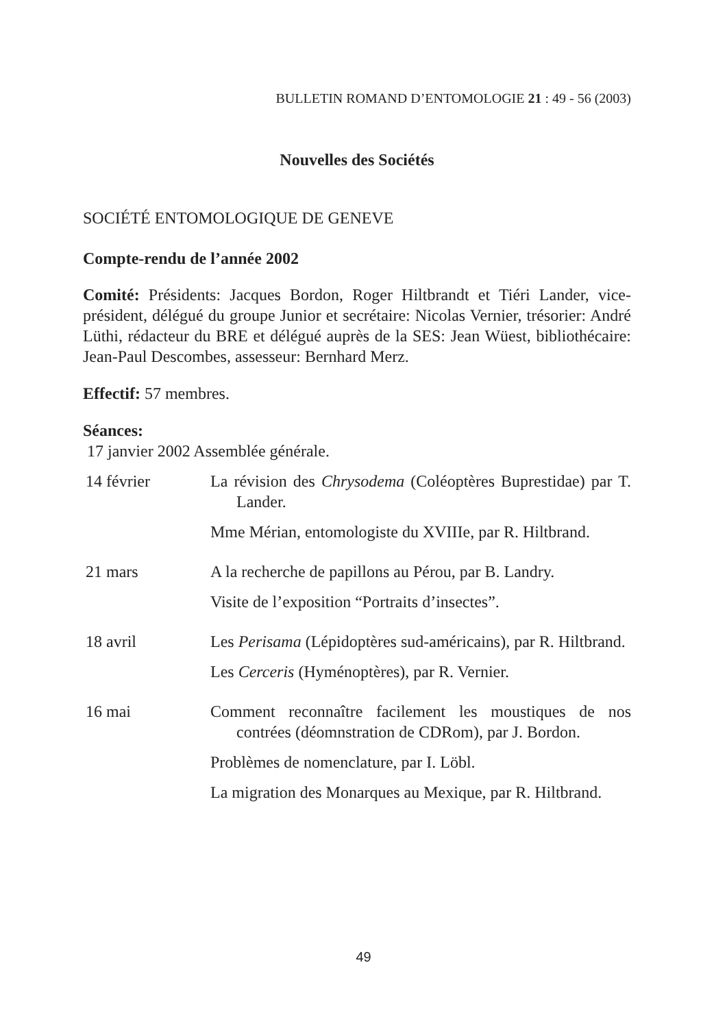BULLETIN ROMAND D’ENTOMOLOGIE 21 : 49 - 56 (2003)
Nouvelles des Sociétés
SOCIÉTÉ ENTOMOLOGIQUE DE GENEVE
Compte-rendu de l’année 2002
Comité: Présidents: Jacques Bordon, Roger Hiltbrandt et Tiéri Lander, vice-président, délégué du groupe Junior et secrétaire: Nicolas Vernier, trésorier: André Lüthi, rédacteur du BRE et délégué auprès de la SES: Jean Wüest, bibliothécaire: Jean-Paul Descombes, assesseur: Bernhard Merz.
Effectif: 57 membres.
Séances:
17 janvier 2002 Assemblée générale.
14 février La révision des Chrysodema (Coléoptères Buprestidae) par T. Lander.
Mme Mérian, entomologiste du XVIIIe, par R. Hiltbrand.
21 mars A la recherche de papillons au Pérou, par B. Landry.
Visite de l’exposition “Portraits d’insectes”.
18 avril Les Perisama (Lépidoptères sud-américains), par R. Hiltbrand.
Les Cerceris (Hyménoptères), par R. Vernier.
16 mai Comment reconnaître facilement les moustiques de nos contrées (déomnstration de CDRom), par J. Bordon.
Problèmes de nomenclature, par I. Löbl.
La migration des Monarques au Mexique, par R. Hiltbrand.
49